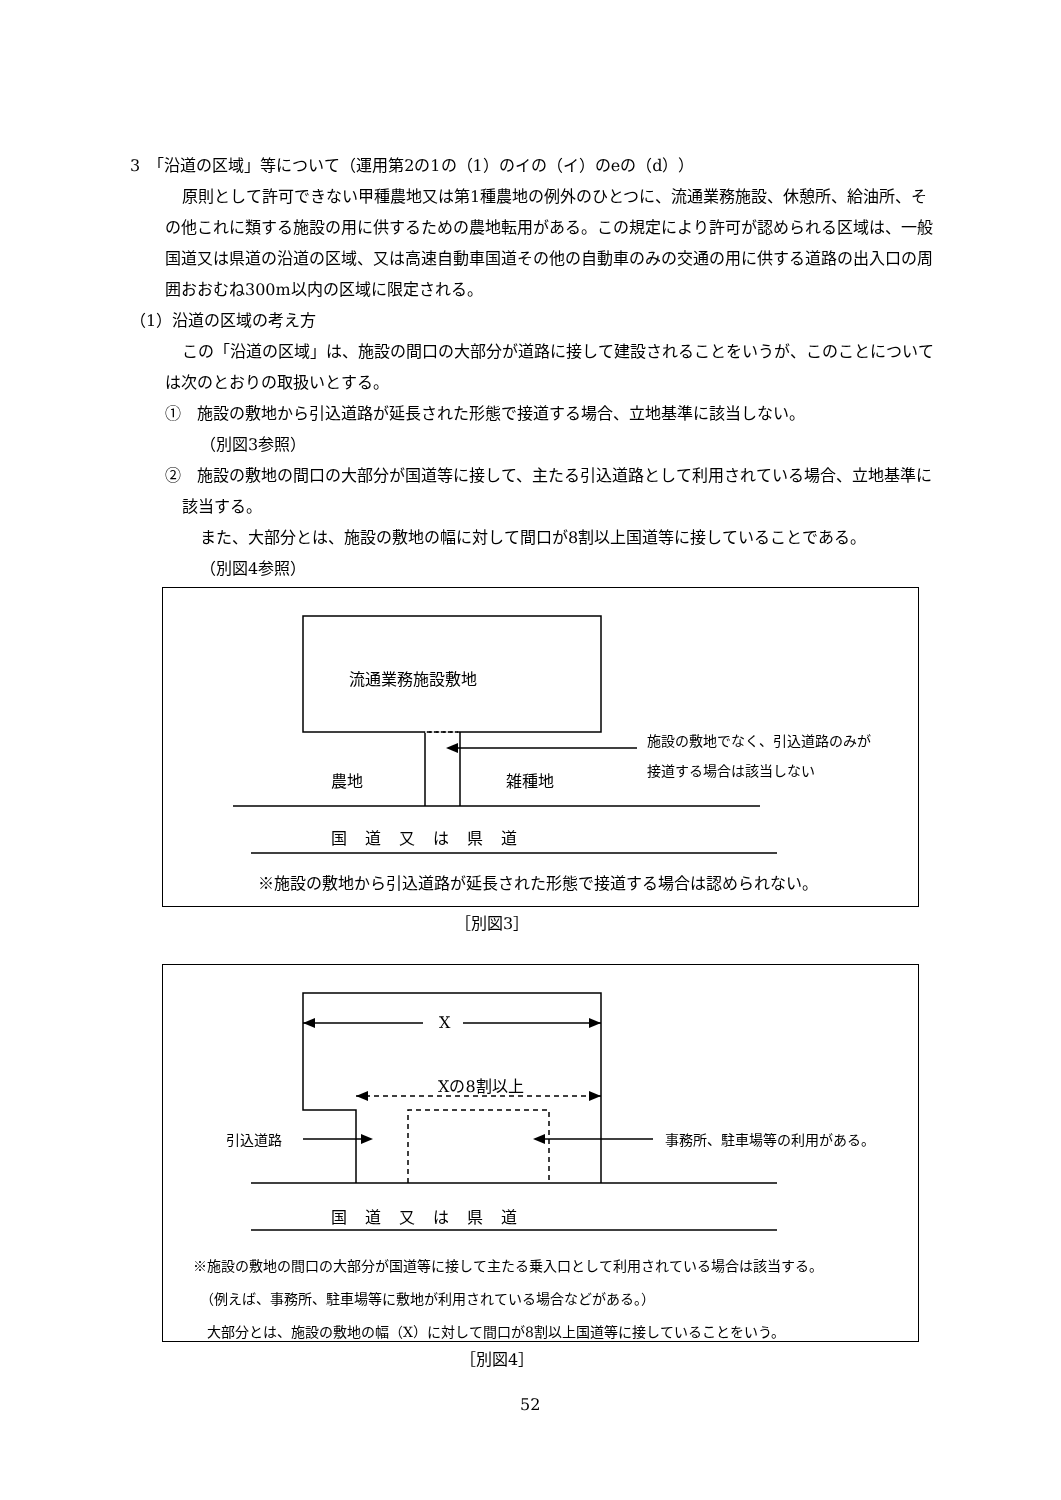3　「沿道の区域」等について（運用第2の1の（1）のイの（イ）のeの（d））
原則として許可できない甲種農地又は第1種農地の例外のひとつに、流通業務施設、休憩所、給油所、その他これに類する施設の用に供するための農地転用がある。この規定により許可が認められる区域は、一般国道又は県道の沿道の区域、又は高速自動車国道その他の自動車のみの交通の用に供する道路の出入口の周囲おおむね300m以内の区域に限定される。
（1）沿道の区域の考え方
この「沿道の区域」は、施設の間口の大部分が道路に接して建設されることをいうが、このことについては次のとおりの取扱いとする。
①　施設の敷地から引込道路が延長された形態で接道する場合、立地基準に該当しない。
（別図3参照）
②　施設の敷地の間口の大部分が国道等に接して、主たる引込道路として利用されている場合、立地基準に該当する。
また、大部分とは、施設の敷地の幅に対して間口が8割以上国道等に接していることである。
（別図4参照）
流通業務施設敷地
施設の敷地でなく、引込道路のみが
接道する場合は該当しない
農地 雑種地
国道又は県道
※施設の敷地から引込道路が延長された形態で接道する場合は認められない。
［別図3］
X
Xの8割以上
引込道路 事務所、駐車場等の利用がある。
国道又は県道
※施設の敷地の間口の大部分が国道等に接して主たる乗入口として利用されている場合は該当する。
　（例えば、事務所、駐車場等に敷地が利用されている場合などがある。）
　大部分とは、施設の敷地の幅（X）に対して間口が8割以上国道等に接していることをいう。
［別図4］
52